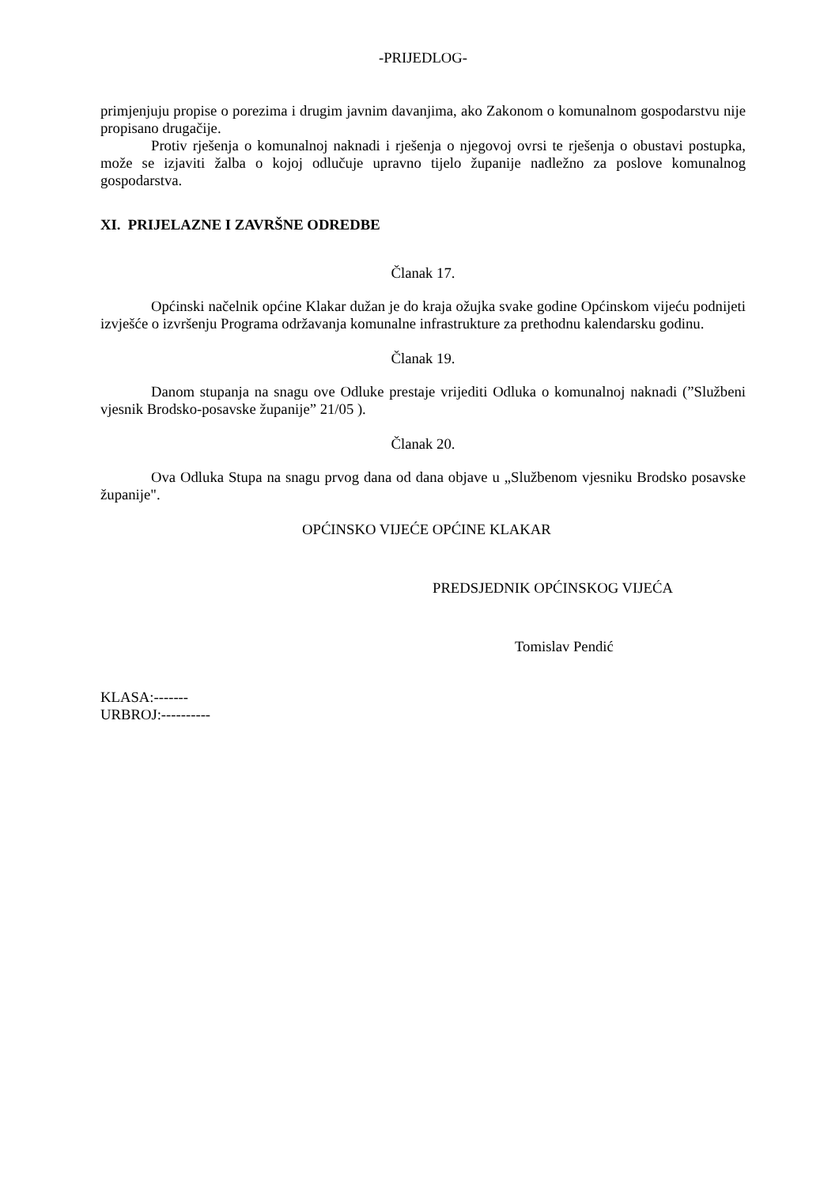-PRIJEDLOG-
primjenjuju propise o porezima i drugim javnim davanjima, ako Zakonom o komunalnom gospodarstvu nije propisano drugačije.
Protiv rješenja o komunalnoj naknadi i rješenja o njegovoj ovrsi te rješenja o obustavi postupka, može se izjaviti žalba o kojoj odlučuje upravno tijelo županije nadležno za poslove komunalnog gospodarstva.
XI. PRIJELAZNE I ZAVRŠNE ODREDBE
Članak 17.
Općinski načelnik općine Klakar dužan je do kraja ožujka svake godine Općinskom vijeću podnijeti izvješće o izvršenju Programa održavanja komunalne infrastrukture za prethodnu kalendarsku godinu.
Članak 19.
Danom stupanja na snagu ove Odluke prestaje vrijediti Odluka o komunalnoj naknadi (”Službeni vjesnik Brodsko-posavske županije” 21/05 ).
Članak 20.
Ova Odluka Stupa na snagu prvog dana od dana objave u „Službenom vjesniku Brodsko posavske županije".
OPĆINSKO VIJEĆE OPĆINE KLAKAR
PREDSJEDNIK OPĆINSKOG VIJEĆA
Tomislav Pendić
KLASA:-------
URBROJ:----------